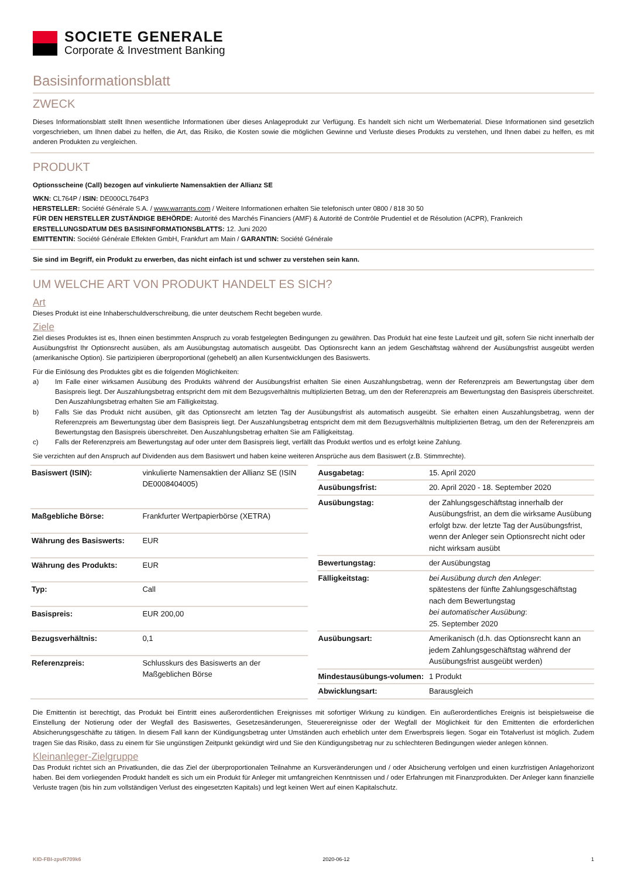SOCIETE GENERALE
Corporate & Investment Banking
Basisinformationsblatt
ZWECK
Dieses Informationsblatt stellt Ihnen wesentliche Informationen über dieses Anlageprodukt zur Verfügung. Es handelt sich nicht um Werbematerial. Diese Informationen sind gesetzlich vorgeschrieben, um Ihnen dabei zu helfen, die Art, das Risiko, die Kosten sowie die möglichen Gewinne und Verluste dieses Produkts zu verstehen, und Ihnen dabei zu helfen, es mit anderen Produkten zu vergleichen.
PRODUKT
Optionsscheine (Call) bezogen auf vinkulierte Namensaktien der Allianz SE
WKN: CL764P / ISIN: DE000CL764P3
HERSTELLER: Société Générale S.A. / www.warrants.com / Weitere Informationen erhalten Sie telefonisch unter 0800 / 818 30 50
FÜR DEN HERSTELLER ZUSTÄNDIGE BEHÖRDE: Autorité des Marchés Financiers (AMF) & Autorité de Contrôle Prudentiel et de Résolution (ACPR), Frankreich
ERSTELLUNGSDATUM DES BASISINFORMATIONSBLATTS: 12. Juni 2020
EMITTENTIN: Société Générale Effekten GmbH, Frankfurt am Main / GARANTIN: Société Générale
Sie sind im Begriff, ein Produkt zu erwerben, das nicht einfach ist und schwer zu verstehen sein kann.
UM WELCHE ART VON PRODUKT HANDELT ES SICH?
Art
Dieses Produkt ist eine Inhaberschuldverschreibung, die unter deutschem Recht begeben wurde.
Ziele
Ziel dieses Produktes ist es, Ihnen einen bestimmten Anspruch zu vorab festgelegten Bedingungen zu gewähren. Das Produkt hat eine feste Laufzeit und gilt, sofern Sie nicht innerhalb der Ausübungsfrist Ihr Optionsrecht ausüben, als am Ausübungstag automatisch ausgeübt. Das Optionsrecht kann an jedem Geschäftstag während der Ausübungsfrist ausgeübt werden (amerikanische Option). Sie partizipieren überproportional (gehebelt) an allen Kursentwicklungen des Basiswerts.
Für die Einlösung des Produktes gibt es die folgenden Möglichkeiten:
a) Im Falle einer wirksamen Ausübung des Produkts während der Ausübungsfrist erhalten Sie einen Auszahlungsbetrag, wenn der Referenzpreis am Bewertungstag über dem Basispreis liegt. Der Auszahlungsbetrag entspricht dem mit dem Bezugsverhältnis multiplizierten Betrag, um den der Referenzpreis am Bewertungstag den Basispreis überschreitet. Den Auszahlungsbetrag erhalten Sie am Fälligkeitstag.
b) Falls Sie das Produkt nicht ausüben, gilt das Optionsrecht am letzten Tag der Ausübungsfrist als automatisch ausgeübt. Sie erhalten einen Auszahlungsbetrag, wenn der Referenzpreis am Bewertungstag über dem Basispreis liegt. Der Auszahlungsbetrag entspricht dem mit dem Bezugsverhältnis multiplizierten Betrag, um den der Referenzpreis am Bewertungstag den Basispreis überschreitet. Den Auszahlungsbetrag erhalten Sie am Fälligkeitstag.
c) Falls der Referenzpreis am Bewertungstag auf oder unter dem Basispreis liegt, verfällt das Produkt wertlos und es erfolgt keine Zahlung.
Sie verzichten auf den Anspruch auf Dividenden aus dem Basiswert und haben keine weiteren Ansprüche aus dem Basiswert (z.B. Stimmrechte).
| Basiswert (ISIN): | vinkulierte Namensaktien der Allianz SE (ISIN DE0008404005) |
| Maßgebliche Börse: | Frankfurter Wertpapierbörse (XETRA) |
| Währung des Basiswerts: | EUR |
| Währung des Produkts: | EUR |
| Typ: | Call |
| Basispreis: | EUR 200,00 |
| Bezugsverhältnis: | 0,1 |
| Referenzpreis: | Schlusskurs des Basiswerts an der Maßgeblichen Börse |
| Ausgabetag: | 15. April 2020 |
| Ausübungsfrist: | 20. April 2020 - 18. September 2020 |
| Ausübungstag: | der Zahlungsgeschäftstag innerhalb der Ausübungsfrist, an dem die wirksame Ausübung erfolgt bzw. der letzte Tag der Ausübungsfrist, wenn der Anleger sein Optionsrecht nicht oder nicht wirksam ausübt |
| Bewertungstag: | der Ausübungstag |
| Fälligkeitstag: | bei Ausübung durch den Anleger : spätestens der fünfte Zahlungsgeschäftstag nach dem Bewertungstag bei automatischer Ausübung : 25. September 2020 |
| Ausübungsart: | Amerikanisch (d.h. das Optionsrecht kann an jedem Zahlungsgeschäftstag während der Ausübungsfrist ausgeübt werden) |
| Mindestausübungs-volumen: | 1 Produkt |
| Abwicklungsart: | Barausgleich |
Die Emittentin ist berechtigt, das Produkt bei Eintritt eines außerordentlichen Ereignisses mit sofortiger Wirkung zu kündigen. Ein außerordentliches Ereignis ist beispielsweise die Einstellung der Notierung oder der Wegfall des Basiswertes, Gesetzesänderungen, Steuerereignisse oder der Wegfall der Möglichkeit für den Emittenten die erforderlichen Absicherungsgeschäfte zu tätigen. In diesem Fall kann der Kündigungsbetrag unter Umständen auch erheblich unter dem Erwerbspreis liegen. Sogar ein Totalverlust ist möglich. Zudem tragen Sie das Risiko, dass zu einem für Sie ungünstigen Zeitpunkt gekündigt wird und Sie den Kündigungsbetrag nur zu schlechteren Bedingungen wieder anlegen können.
Kleinanleger-Zielgruppe
Das Produkt richtet sich an Privatkunden, die das Ziel der überproportionalen Teilnahme an Kursveränderungen und / oder Absicherung verfolgen und einen kurzfristigen Anlagehorizont haben. Bei dem vorliegenden Produkt handelt es sich um ein Produkt für Anleger mit umfangreichen Kenntnissen und / oder Erfahrungen mit Finanzprodukten. Der Anleger kann finanzielle Verluste tragen (bis hin zum vollständigen Verlust des eingesetzten Kapitals) und legt keinen Wert auf einen Kapitalschutz.
KID-FBI-zpvR709k6 2020-06-12 1